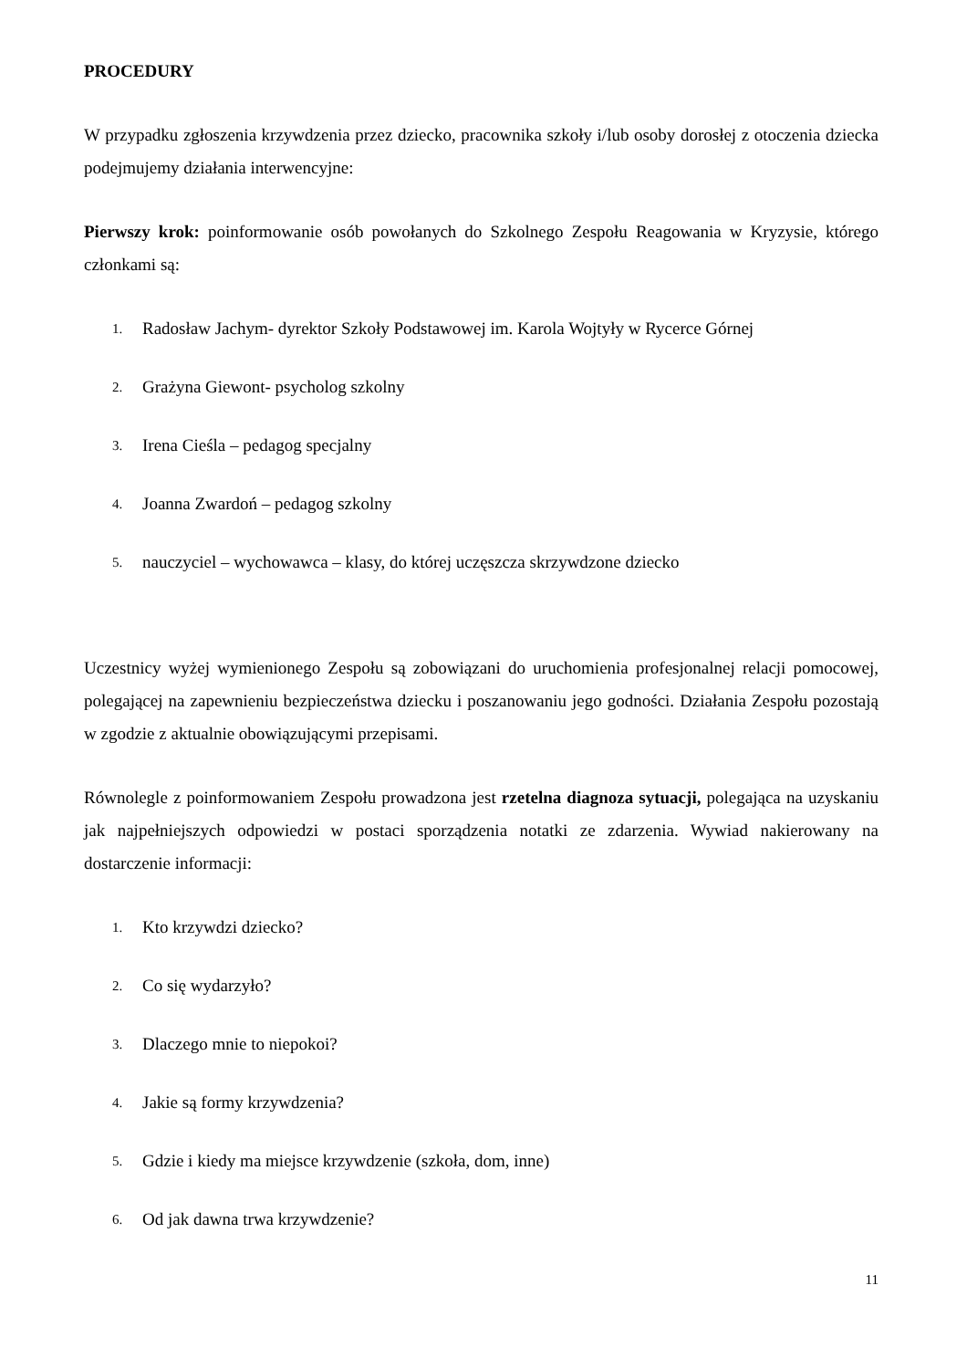PROCEDURY
W przypadku zgłoszenia krzywdzenia przez dziecko, pracownika szkoły i/lub osoby dorosłej z otoczenia dziecka podejmujemy działania interwencyjne:
Pierwszy krok: poinformowanie osób powołanych do Szkolnego Zespołu Reagowania w Kryzysie, którego członkami są:
1. Radosław Jachym- dyrektor Szkoły Podstawowej im. Karola Wojtyły w Rycerce Górnej
2. Grażyna Giewont- psycholog szkolny
3. Irena Cieśla – pedagog specjalny
4. Joanna Zwardoń – pedagog szkolny
5. nauczyciel – wychowawca – klasy, do której uczęszcza skrzywdzone dziecko
Uczestnicy wyżej wymienionego Zespołu są zobowiązani do uruchomienia profesjonalnej relacji pomocowej, polegającej na zapewnieniu bezpieczeństwa dziecku i poszanowaniu jego godności. Działania Zespołu pozostają w zgodzie z aktualnie obowiązującymi przepisami.
Równolegle z poinformowaniem Zespołu prowadzona jest rzetelna diagnoza sytuacji, polegająca na uzyskaniu jak najpełniejszych odpowiedzi w postaci sporządzenia notatki ze zdarzenia. Wywiad nakierowany na dostarczenie informacji:
1. Kto krzywdzi dziecko?
2. Co się wydarzyło?
3. Dlaczego mnie to niepokoi?
4. Jakie są formy krzywdzenia?
5. Gdzie i kiedy ma miejsce krzywdzenie (szkoła, dom, inne)
6. Od jak dawna trwa krzywdzenie?
11